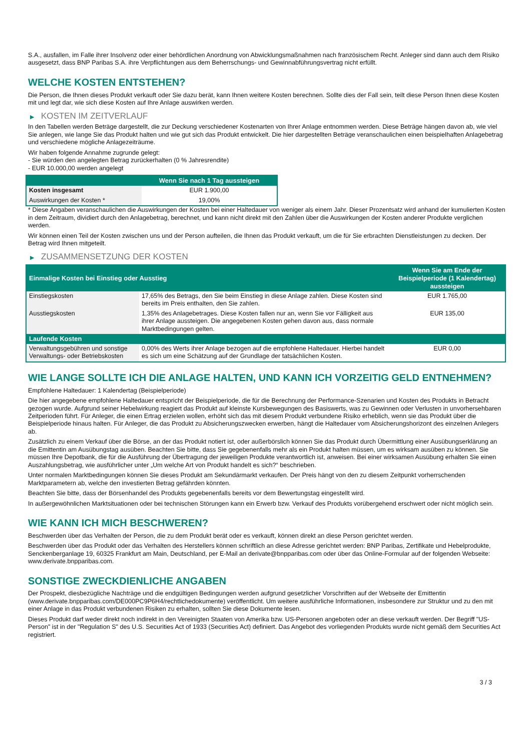S.A., ausfallen, im Falle ihrer Insolvenz oder einer behördlichen Anordnung von Abwicklungsmaßnahmen nach französischem Recht. Anleger sind dann auch dem Risiko ausgesetzt, dass BNP Paribas S.A. ihre Verpflichtungen aus dem Beherrschungs- und Gewinnabführungsvertrag nicht erfüllt.
WELCHE KOSTEN ENTSTEHEN?
Die Person, die Ihnen dieses Produkt verkauft oder Sie dazu berät, kann Ihnen weitere Kosten berechnen. Sollte dies der Fall sein, teilt diese Person Ihnen diese Kosten mit und legt dar, wie sich diese Kosten auf Ihre Anlage auswirken werden.
▶ KOSTEN IM ZEITVERLAUF
In den Tabellen werden Beträge dargestellt, die zur Deckung verschiedener Kostenarten von Ihrer Anlage entnommen werden. Diese Beträge hängen davon ab, wie viel Sie anlegen, wie lange Sie das Produkt halten und wie gut sich das Produkt entwickelt. Die hier dargestellten Beträge veranschaulichen einen beispielhaften Anlagebetrag und verschiedene mögliche Anlagezeiträume.
Wir haben folgende Annahme zugrunde gelegt:
- Sie würden den angelegten Betrag zurückerhalten (0 % Jahresrendite)
- EUR 10.000,00 werden angelegt
| | Wenn Sie nach 1 Tag aussteigen |
| --- | --- |
| Kosten insgesamt | EUR 1.900,00 |
| Auswirkungen der Kosten * | 19,00% |
* Diese Angaben veranschaulichen die Auswirkungen der Kosten bei einer Haltedauer von weniger als einem Jahr. Dieser Prozentsatz wird anhand der kumulierten Kosten in dem Zeitraum, dividiert durch den Anlagebetrag, berechnet, und kann nicht direkt mit den Zahlen über die Auswirkungen der Kosten anderer Produkte verglichen werden.
Wir können einen Teil der Kosten zwischen uns und der Person aufteilen, die Ihnen das Produkt verkauft, um die für Sie erbrachten Dienstleistungen zu decken. Der Betrag wird Ihnen mitgeteilt.
▶ ZUSAMMENSETZUNG DER KOSTEN
| Einmalige Kosten bei Einstieg oder Ausstieg | | Wenn Sie am Ende der Beispielperiode (1 Kalendertag) aussteigen |
| --- | --- | --- |
| Einstiegskosten | 17,65% des Betrags, den Sie beim Einstieg in diese Anlage zahlen. Diese Kosten sind bereits im Preis enthalten, den Sie zahlen. | EUR 1.765,00 |
| Ausstiegskosten | 1,35% des Anlagebetrages. Diese Kosten fallen nur an, wenn Sie vor Fälligkeit aus ihrer Anlage aussteigen. Die angegebenen Kosten gehen davon aus, dass normale Marktbedingungen gelten. | EUR 135,00 |
| Laufende Kosten | | |
| Verwaltungsgebühren und sonstige Verwaltungs- oder Betriebskosten | 0,00% des Werts ihrer Anlage bezogen auf die empfohlene Haltedauer. Hierbei handelt es sich um eine Schätzung auf der Grundlage der tatsächlichen Kosten. | EUR 0,00 |
WIE LANGE SOLLTE ICH DIE ANLAGE HALTEN, UND KANN ICH VORZEITIG GELD ENTNEHMEN?
Empfohlene Haltedauer: 1 Kalendertag (Beispielperiode)
Die hier angegebene empfohlene Haltedauer entspricht der Beispielperiode, die für die Berechnung der Performance-Szenarien und Kosten des Produkts in Betracht gezogen wurde. Aufgrund seiner Hebelwirkung reagiert das Produkt auf kleinste Kursbewegungen des Basiswerts, was zu Gewinnen oder Verlusten in unvorhersehbaren Zeitperioden führt. Für Anleger, die einen Ertrag erzielen wollen, erhöht sich das mit diesem Produkt verbundene Risiko erheblich, wenn sie das Produkt über die Beispielperiode hinaus halten. Für Anleger, die das Produkt zu Absicherungszwecken erwerben, hängt die Haltedauer vom Absicherungshorizont des einzelnen Anlegers ab.
Zusätzlich zu einem Verkauf über die Börse, an der das Produkt notiert ist, oder außerbörslich können Sie das Produkt durch Übermittlung einer Ausübungserklärung an die Emittentin am Ausübungstag ausüben. Beachten Sie bitte, dass Sie gegebenenfalls mehr als ein Produkt halten müssen, um es wirksam ausüben zu können. Sie müssen Ihre Depotbank, die für die Ausführung der Übertragung der jeweiligen Produkte verantwortlich ist, anweisen. Bei einer wirksamen Ausübung erhalten Sie einen Auszahlungsbetrag, wie ausführlicher unter „Um welche Art von Produkt handelt es sich?“ beschrieben.
Unter normalen Marktbedingungen können Sie dieses Produkt am Sekundärmarkt verkaufen. Der Preis hängt von den zu diesem Zeitpunkt vorherrschenden Marktparametern ab, welche den investierten Betrag gefährden könnten.
Beachten Sie bitte, dass der Börsenhandel des Produkts gegebenenfalls bereits vor dem Bewertungstag eingestellt wird.
In außergewöhnlichen Marktsituationen oder bei technischen Störungen kann ein Erwerb bzw. Verkauf des Produkts vorübergehend erschwert oder nicht möglich sein.
WIE KANN ICH MICH BESCHWEREN?
Beschwerden über das Verhalten der Person, die zu dem Produkt berät oder es verkauft, können direkt an diese Person gerichtet werden.
Beschwerden über das Produkt oder das Verhalten des Herstellers können schriftlich an diese Adresse gerichtet werden: BNP Paribas, Zertifikate und Hebelprodukte, Senckenberganlage 19, 60325 Frankfurt am Main, Deutschland, per E-Mail an derivate@bnpparibas.com oder über das Online-Formular auf der folgenden Webseite: www.derivate.bnpparibas.com.
SONSTIGE ZWECKDIENLICHE ANGABEN
Der Prospekt, diesbezügliche Nachträge und die endgültigen Bedingungen werden aufgrund gesetzlicher Vorschriften auf der Webseite der Emittentin (www.derivate.bnpparibas.com/DE000PC9P6H4/rechtlichedokumente) veröffentlicht. Um weitere ausführliche Informationen, insbesondere zur Struktur und zu den mit einer Anlage in das Produkt verbundenen Risiken zu erhalten, sollten Sie diese Dokumente lesen.
Dieses Produkt darf weder direkt noch indirekt in den Vereinigten Staaten von Amerika bzw. US-Personen angeboten oder an diese verkauft werden. Der Begriff "US-Person" ist in der "Regulation S" des U.S. Securities Act of 1933 (Securities Act) definiert. Das Angebot des vorliegenden Produkts wurde nicht gemäß dem Securities Act registriert.
3 / 3